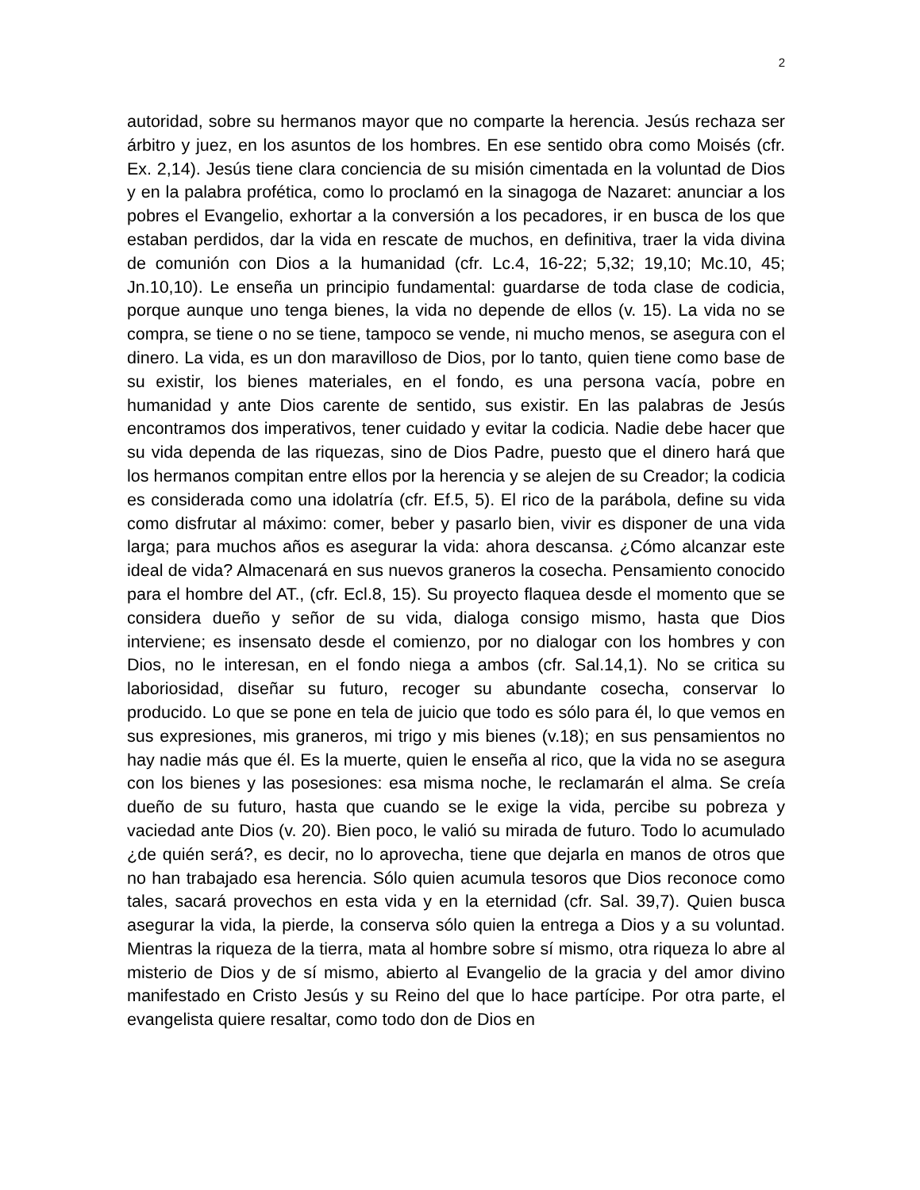2
autoridad, sobre su hermanos mayor que no comparte la herencia. Jesús rechaza ser árbitro y juez, en los asuntos de los hombres. En ese sentido obra como Moisés (cfr. Ex. 2,14). Jesús tiene clara conciencia de su misión cimentada en la voluntad de Dios y en la palabra profética, como lo proclamó en la sinagoga de Nazaret: anunciar a los pobres el Evangelio, exhortar a la conversión a los pecadores, ir en busca de los que estaban perdidos, dar la vida en rescate de muchos, en definitiva, traer la vida divina de comunión con Dios a la humanidad (cfr. Lc.4, 16-22; 5,32; 19,10; Mc.10, 45; Jn.10,10). Le enseña un principio fundamental: guardarse de toda clase de codicia, porque aunque uno tenga bienes, la vida no depende de ellos (v. 15). La vida no se compra, se tiene o no se tiene, tampoco se vende, ni mucho menos, se asegura con el dinero. La vida, es un don maravilloso de Dios, por lo tanto, quien tiene como base de su existir, los bienes materiales, en el fondo, es una persona vacía, pobre en humanidad y ante Dios carente de sentido, sus existir. En las palabras de Jesús encontramos dos imperativos, tener cuidado y evitar la codicia. Nadie debe hacer que su vida dependa de las riquezas, sino de Dios Padre, puesto que el dinero hará que los hermanos compitan entre ellos por la herencia y se alejen de su Creador; la codicia es considerada como una idolatría (cfr. Ef.5, 5). El rico de la parábola, define su vida como disfrutar al máximo: comer, beber y pasarlo bien, vivir es disponer de una vida larga; para muchos años es asegurar la vida: ahora descansa. ¿Cómo alcanzar este ideal de vida? Almacenará en sus nuevos graneros la cosecha. Pensamiento conocido para el hombre del AT., (cfr. Ecl.8, 15). Su proyecto flaquea desde el momento que se considera dueño y señor de su vida, dialoga consigo mismo, hasta que Dios interviene; es insensato desde el comienzo, por no dialogar con los hombres y con Dios, no le interesan, en el fondo niega a ambos (cfr. Sal.14,1). No se critica su laboriosidad, diseñar su futuro, recoger su abundante cosecha, conservar lo producido. Lo que se pone en tela de juicio que todo es sólo para él, lo que vemos en sus expresiones, mis graneros, mi trigo y mis bienes (v.18); en sus pensamientos no hay nadie más que él. Es la muerte, quien le enseña al rico, que la vida no se asegura con los bienes y las posesiones: esa misma noche, le reclamarán el alma. Se creía dueño de su futuro, hasta que cuando se le exige la vida, percibe su pobreza y vaciedad ante Dios (v. 20). Bien poco, le valió su mirada de futuro. Todo lo acumulado ¿de quién será?, es decir, no lo aprovecha, tiene que dejarla en manos de otros que no han trabajado esa herencia. Sólo quien acumula tesoros que Dios reconoce como tales, sacará provechos en esta vida y en la eternidad (cfr. Sal. 39,7). Quien busca asegurar la vida, la pierde, la conserva sólo quien la entrega a Dios y a su voluntad. Mientras la riqueza de la tierra, mata al hombre sobre sí mismo, otra riqueza lo abre al misterio de Dios y de sí mismo, abierto al Evangelio de la gracia y del amor divino manifestado en Cristo Jesús y su Reino del que lo hace partícipe. Por otra parte, el evangelista quiere resaltar, como todo don de Dios en